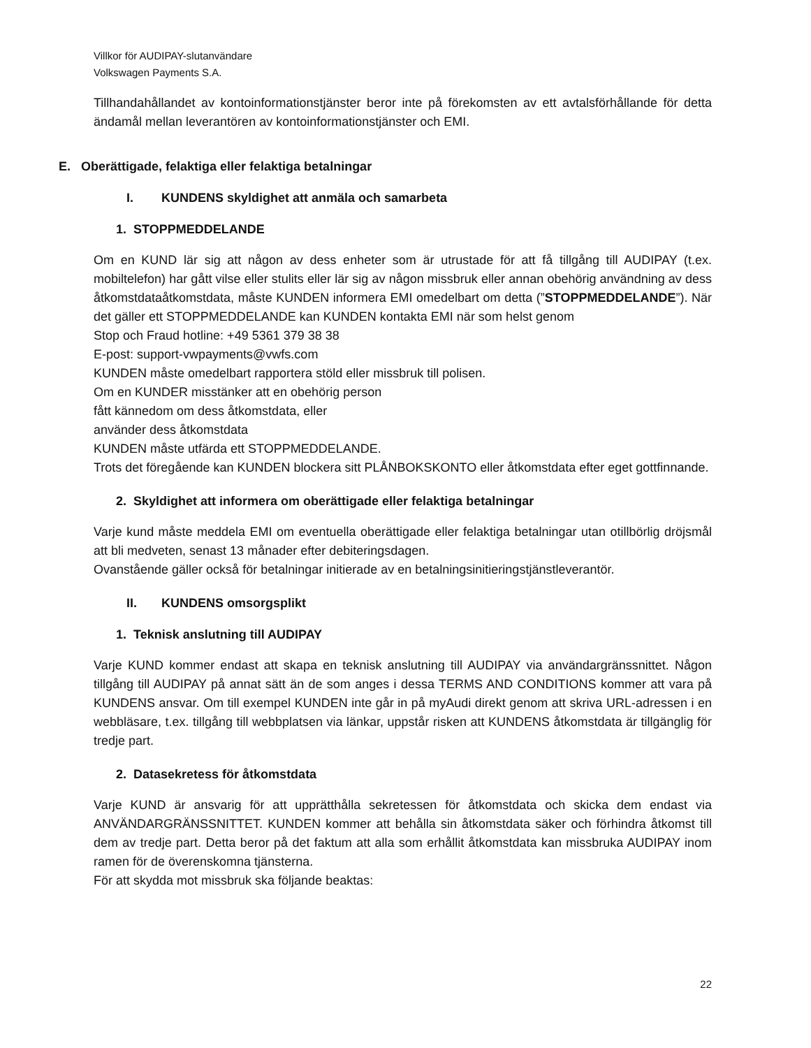Villkor för AUDIPAY-slutanvändare
Volkswagen Payments S.A.
Tillhandahållandet av kontoinformationstjänster beror inte på förekomsten av ett avtalsförhållande för detta ändamål mellan leverantören av kontoinformationstjänster och EMI.
E. Oberättigade, felaktiga eller felaktiga betalningar
I. KUNDENS skyldighet att anmäla och samarbeta
1. STOPPMEDDELANDE
Om en KUND lär sig att någon av dess enheter som är utrustade för att få tillgång till AUDIPAY (t.ex. mobiltelefon) har gått vilse eller stulits eller lär sig av någon missbruk eller annan obehörig användning av dess åtkomstdataåtkomstdata, måste KUNDEN informera EMI omedelbart om detta (”STOPPMEDDELANDE”). När det gäller ett STOPPMEDDELANDE kan KUNDEN kontakta EMI när som helst genom
Stop och Fraud hotline: +49 5361 379 38 38
E-post: support-vwpayments@vwfs.com
KUNDEN måste omedelbart rapportera stöld eller missbruk till polisen.
Om en KUNDER misstänker att en obehörig person
fått kännedom om dess åtkomstdata, eller
använder dess åtkomstdata
KUNDEN måste utfärda ett STOPPMEDDELANDE.
Trots det föregående kan KUNDEN blockera sitt PLÅNBOKSKONTO eller åtkomstdata efter eget gottfinnande.
2. Skyldighet att informera om oberättigade eller felaktiga betalningar
Varje kund måste meddela EMI om eventuella oberättigade eller felaktiga betalningar utan otillbörlig dröjsmål att bli medveten, senast 13 månader efter debiteringsdagen.
Ovanstående gäller också för betalningar initierade av en betalningsinitieringstjänstleverantör.
II. KUNDENS omsorgsplikt
1. Teknisk anslutning till AUDIPAY
Varje KUND kommer endast att skapa en teknisk anslutning till AUDIPAY via användargränssnittet. Någon tillgång till AUDIPAY på annat sätt än de som anges i dessa TERMS AND CONDITIONS kommer att vara på KUNDENS ansvar. Om till exempel KUNDEN inte går in på myAudi direkt genom att skriva URL-adressen i en webbläsare, t.ex. tillgång till webbplatsen via länkar, uppstår risken att KUNDENS åtkomstdata är tillgänglig för tredje part.
2. Datasekretess för åtkomstdata
Varje KUND är ansvarig för att upprätthålla sekretessen för åtkomstdata och skicka dem endast via ANVÄNDARGRÄNSSNITTET. KUNDEN kommer att behålla sin åtkomstdata säker och förhindra åtkomst till dem av tredje part. Detta beror på det faktum att alla som erhållit åtkomstdata kan missbruka AUDIPAY inom ramen för de överenskomna tjänsterna.
För att skydda mot missbruk ska följande beaktas:
22